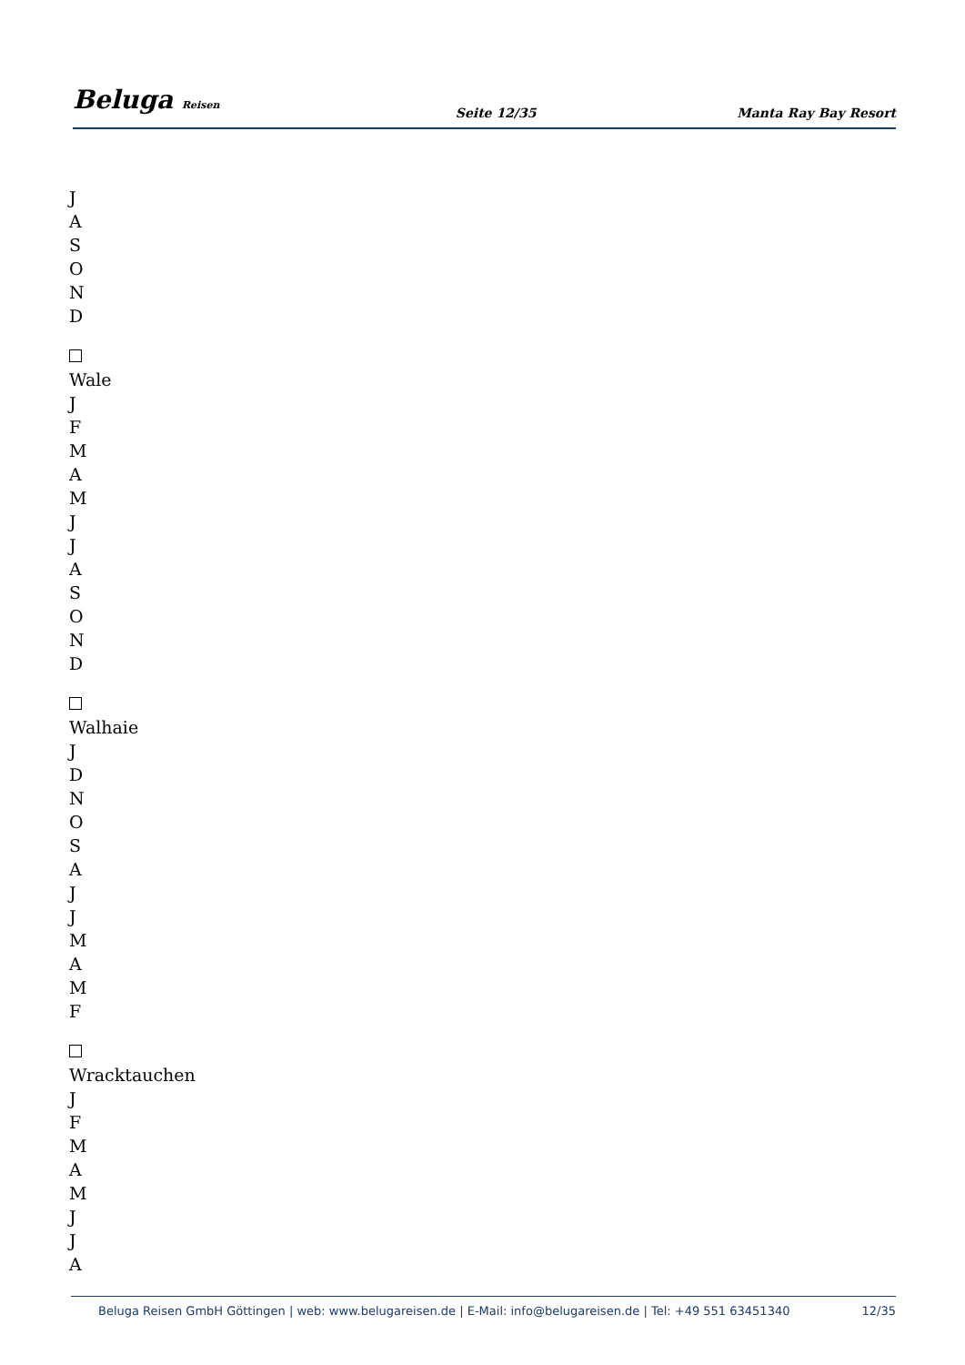Beluga Reisen
Seite 12/35
Manta Ray Bay Resort
J
A
S
O
N
D
Wale
J
F
M
A
M
J
J
A
S
O
N
D
Walhaie
J
D
N
O
S
A
J
J
M
A
M
F
Wracktauchen
J
F
M
A
M
J
J
A
Beluga Reisen GmbH Göttingen | web: www.belugareisen.de | E-Mail: info@belugareisen.de | Tel: +49 551 63451340
12/35